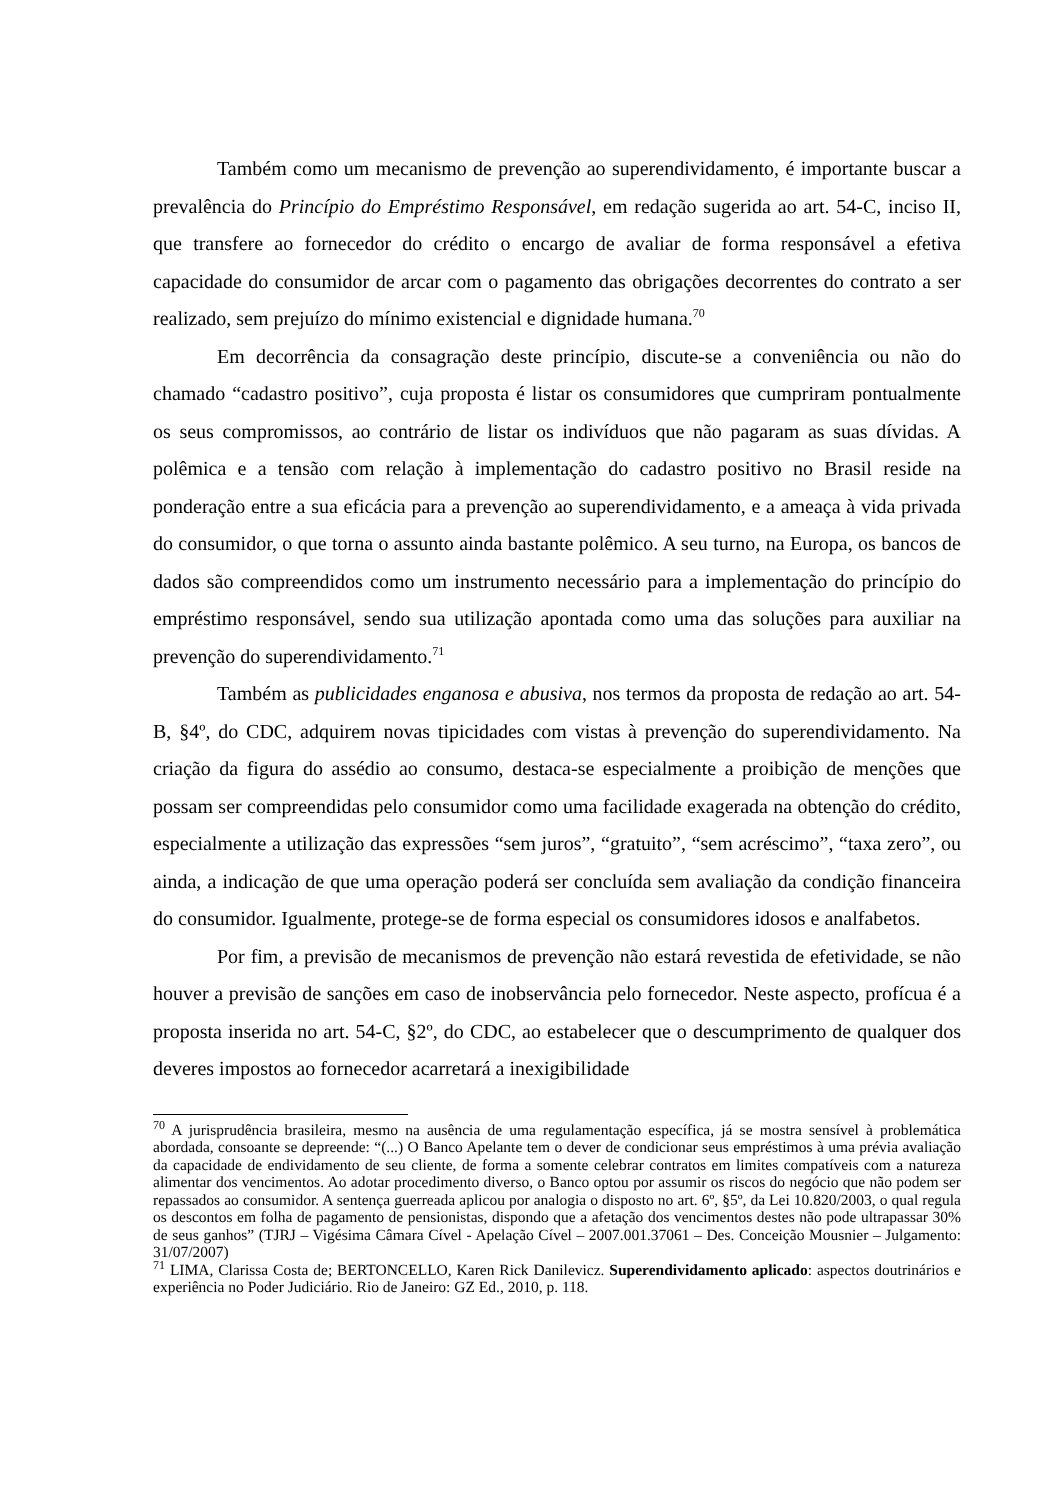Também como um mecanismo de prevenção ao superendividamento, é importante buscar a prevalência do Princípio do Empréstimo Responsável, em redação sugerida ao art. 54-C, inciso II, que transfere ao fornecedor do crédito o encargo de avaliar de forma responsável a efetiva capacidade do consumidor de arcar com o pagamento das obrigações decorrentes do contrato a ser realizado, sem prejuízo do mínimo existencial e dignidade humana.<sup>70</sup>
Em decorrência da consagração deste princípio, discute-se a conveniência ou não do chamado “cadastro positivo”, cuja proposta é listar os consumidores que cumpriram pontualmente os seus compromissos, ao contrário de listar os indivíduos que não pagaram as suas dívidas. A polêmica e a tensão com relação à implementação do cadastro positivo no Brasil reside na ponderação entre a sua eficácia para a prevenção ao superendividamento, e a ameaça à vida privada do consumidor, o que torna o assunto ainda bastante polêmico. A seu turno, na Europa, os bancos de dados são compreendidos como um instrumento necessário para a implementação do princípio do empréstimo responsável, sendo sua utilização apontada como uma das soluções para auxiliar na prevenção do superendividamento.<sup>71</sup>
Também as publicidades enganosa e abusiva, nos termos da proposta de redação ao art. 54-B, §4º, do CDC, adquirem novas tipicidades com vistas à prevenção do superendividamento. Na criação da figura do assédio ao consumo, destaca-se especialmente a proibição de menções que possam ser compreendidas pelo consumidor como uma facilidade exagerada na obtenção do crédito, especialmente a utilização das expressões “sem juros”, “gratuito”, “sem acréscimo”, “taxa zero”, ou ainda, a indicação de que uma operação poderá ser concluída sem avaliação da condição financeira do consumidor. Igualmente, protege-se de forma especial os consumidores idosos e analfabetos.
Por fim, a previsão de mecanismos de prevenção não estará revestida de efetividade, se não houver a previsão de sanções em caso de inobservância pelo fornecedor. Neste aspecto, profícua é a proposta inserida no art. 54-C, §2º, do CDC, ao estabelecer que o descumprimento de qualquer dos deveres impostos ao fornecedor acarretará a inexigibilidade
<sup>70</sup> A jurisprudência brasileira, mesmo na ausência de uma regulamentação específica, já se mostra sensível à problemática abordada, consoante se depreende: “(...) O Banco Apelante tem o dever de condicionar seus empréstimos à uma prévia avaliação da capacidade de endividamento de seu cliente, de forma a somente celebrar contratos em limites compatíveis com a natureza alimentar dos vencimentos. Ao adotar procedimento diverso, o Banco optou por assumir os riscos do negócio que não podem ser repassados ao consumidor. A sentença guerreada aplicou por analogia o disposto no art. 6º, §5º, da Lei 10.820/2003, o qual regula os descontos em folha de pagamento de pensionistas, dispondo que a afetação dos vencimentos destes não pode ultrapassar 30% de seus ganhos” (TJRJ – Vigésima Câmara Cível - Apelação Cível – 2007.001.37061 – Des. Conceição Mousnier – Julgamento: 31/07/2007)
<sup>71</sup> LIMA, Clarissa Costa de; BERTONCELLO, Karen Rick Danilevicz. Superendividamento aplicado: aspectos doutrinários e experiência no Poder Judiciário. Rio de Janeiro: GZ Ed., 2010, p. 118.